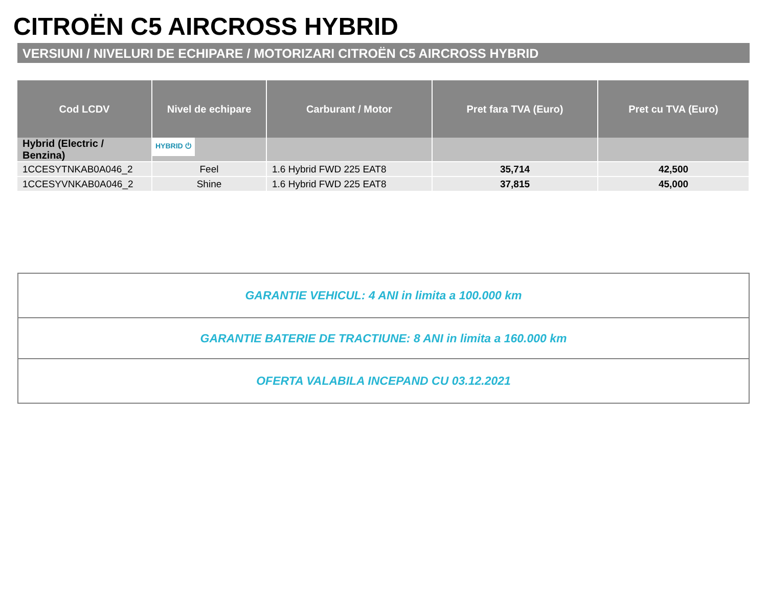CITROËN C5 AIRCROSS HYBRID
VERSIUNI / NIVELURI DE ECHIPARE / MOTORIZARI CITROËN C5 AIRCROSS HYBRID
| Cod LCDV | Nivel de echipare | Carburant / Motor | Pret fara TVA (Euro) | Pret cu TVA (Euro) |
| --- | --- | --- | --- | --- |
| Hybrid (Electric / Benzina) | HYBRID ⏻ | | | |
| 1CCESYTNKAB0A046_2 | Feel | 1.6 Hybrid FWD 225 EAT8 | 35,714 | 42,500 |
| 1CCESYVNKAB0A046_2 | Shine | 1.6 Hybrid FWD 225 EAT8 | 37,815 | 45,000 |
| GARANTIE VEHICUL: 4 ANI in limita a 100.000 km |
| GARANTIE BATERIE DE TRACTIUNE: 8 ANI in limita a 160.000 km |
| OFERTA VALABILA INCEPAND CU 03.12.2021 |